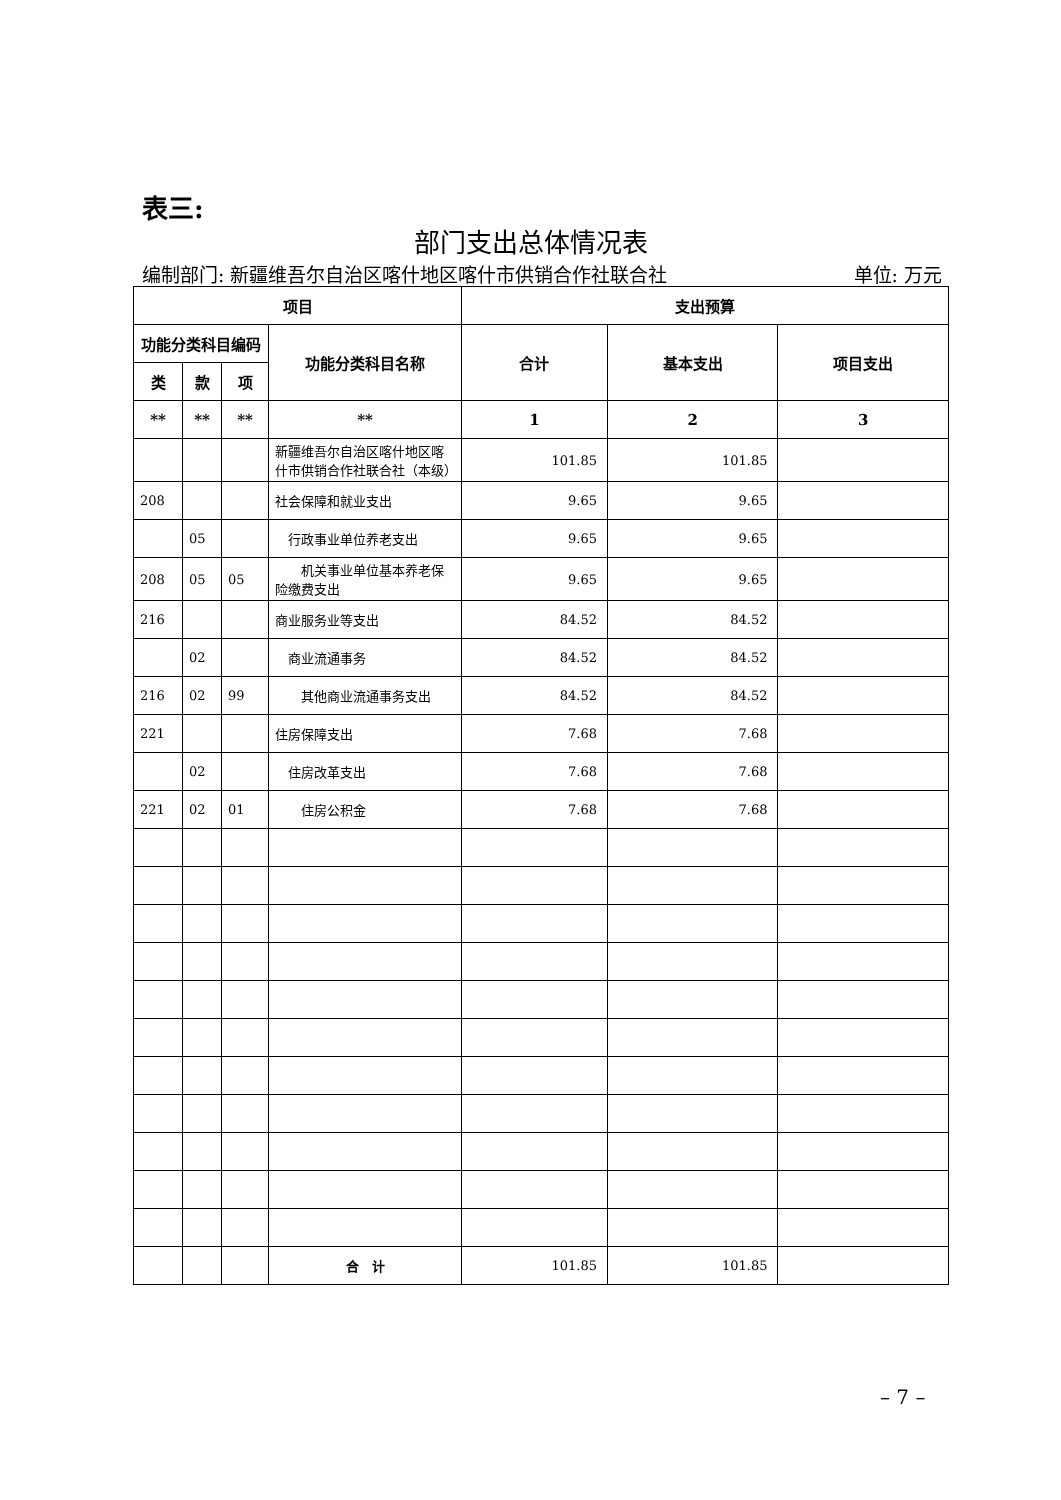表三:
部门支出总体情况表
编制部门: 新疆维吾尔自治区喀什地区喀什市供销合作社联合社 单位: 万元
| 项目 | | | | 支出预算 | | |
| --- | --- | --- | --- | --- | --- | --- |
| 功能分类科目编码 | | | 功能分类科目名称 | 合计 | 基本支出 | 项目支出 |
| 类 | 款 | 项 | | | | |
| ** | ** | ** | ** | 1 | 2 | 3 |
| | | | 新疆维吾尔自治区喀什地区喀什市供销合作社联合社（本级） | 101.85 | 101.85 | |
| 208 | | | 社会保障和就业支出 | 9.65 | 9.65 | |
| | 05 | | 行政事业单位养老支出 | 9.65 | 9.65 | |
| 208 | 05 | 05 | 机关事业单位基本养老保险缴费支出 | 9.65 | 9.65 | |
| 216 | | | 商业服务业等支出 | 84.52 | 84.52 | |
| | 02 | | 商业流通事务 | 84.52 | 84.52 | |
| 216 | 02 | 99 | 其他商业流通事务支出 | 84.52 | 84.52 | |
| 221 | | | 住房保障支出 | 7.68 | 7.68 | |
| | 02 | | 住房改革支出 | 7.68 | 7.68 | |
| 221 | 02 | 01 | 住房公积金 | 7.68 | 7.68 | |
| | | | 合 计 | 101.85 | 101.85 | |
– 7 –